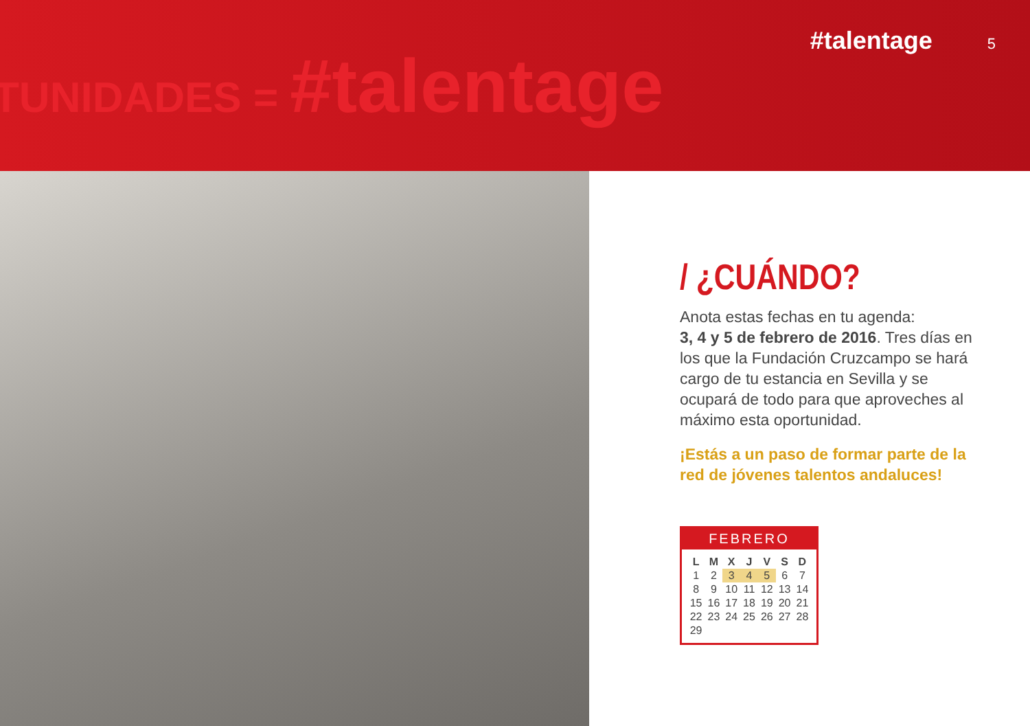TUNIDADES = #talentage
#talentage 5
/ ¿CUÁNDO?
Anota estas fechas en tu agenda:
3, 4 y 5 de febrero de 2016. Tres días en los que la Fundación Cruzcampo se hará cargo de tu estancia en Sevilla y se ocupará de todo para que aproveches al máximo esta oportunidad.
¡Estás a un paso de formar parte de la red de jóvenes talentos andaluces!
FEBRERO
| L | M | X | J | V | S | D |
| --- | --- | --- | --- | --- | --- | --- |
| 1 | 2 | 3 | 4 | 5 | 6 | 7 |
| 8 | 9 | 10 | 11 | 12 | 13 | 14 |
| 15 | 16 | 17 | 18 | 19 | 20 | 21 |
| 22 | 23 | 24 | 25 | 26 | 27 | 28 |
| 29 | | | | | | |